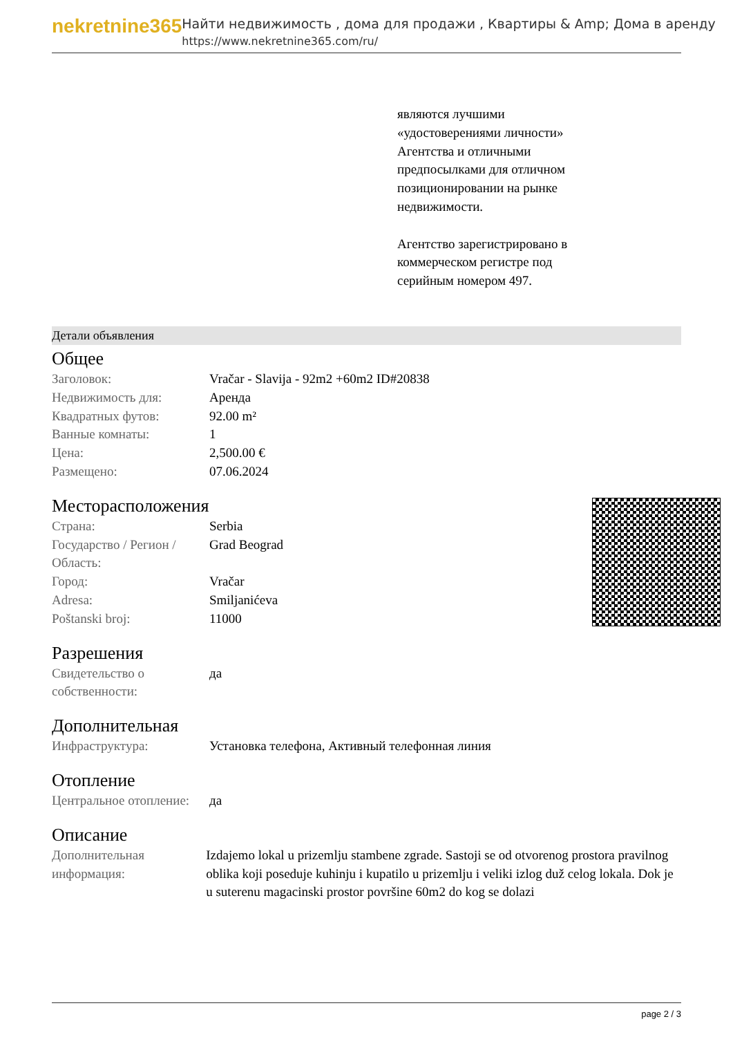nekretnine365
Найти недвижимость , дома для продажи , Квартиры & Amp; Дома в аренду
https://www.nekretnine365.com/ru/
являются лучшими «удостоверениями личности» Агентства и отличными предпосылками для отличном позиционировании на рынке недвижимости.
Агентство зарегистрировано в коммерческом регистре под серийным номером 497.
Детали объявления
Общее
| Заголовок: | Vračar - Slavija - 92m2 +60m2 ID#20838 |
| Недвижимость для: | Аренда |
| Квадратных футов: | 92.00 m² |
| Ванные комнаты: | 1 |
| Цена: | 2,500.00 € |
| Размещено: | 07.06.2024 |
Месторасположения
| Страна: | Serbia |
| Государство / Регион / Область: | Grad Beograd |
| Город: | Vračar |
| Adresa: | Smiljanićeva |
| Poštanski broj: | 11000 |
Разрешения
| Свидетельство о собственности: | да |
Дополнительная
| Инфраструктура: | Установка телефона, Активный телефонная линия |
Отопление
| Центральное отопление: | да |
Описание
| Дополнительная информация: | Izdajemo lokal u prizemlju stambene zgrade. Sastoji se od otvorenog prostora pravilnog oblika koji poseduje kuhinju i kupatilo u prizemlju i veliki izlog duž celog lokala. Dok je u suterenu magacinski prostor površine 60m2 do kog se dolazi |
page 2 / 3